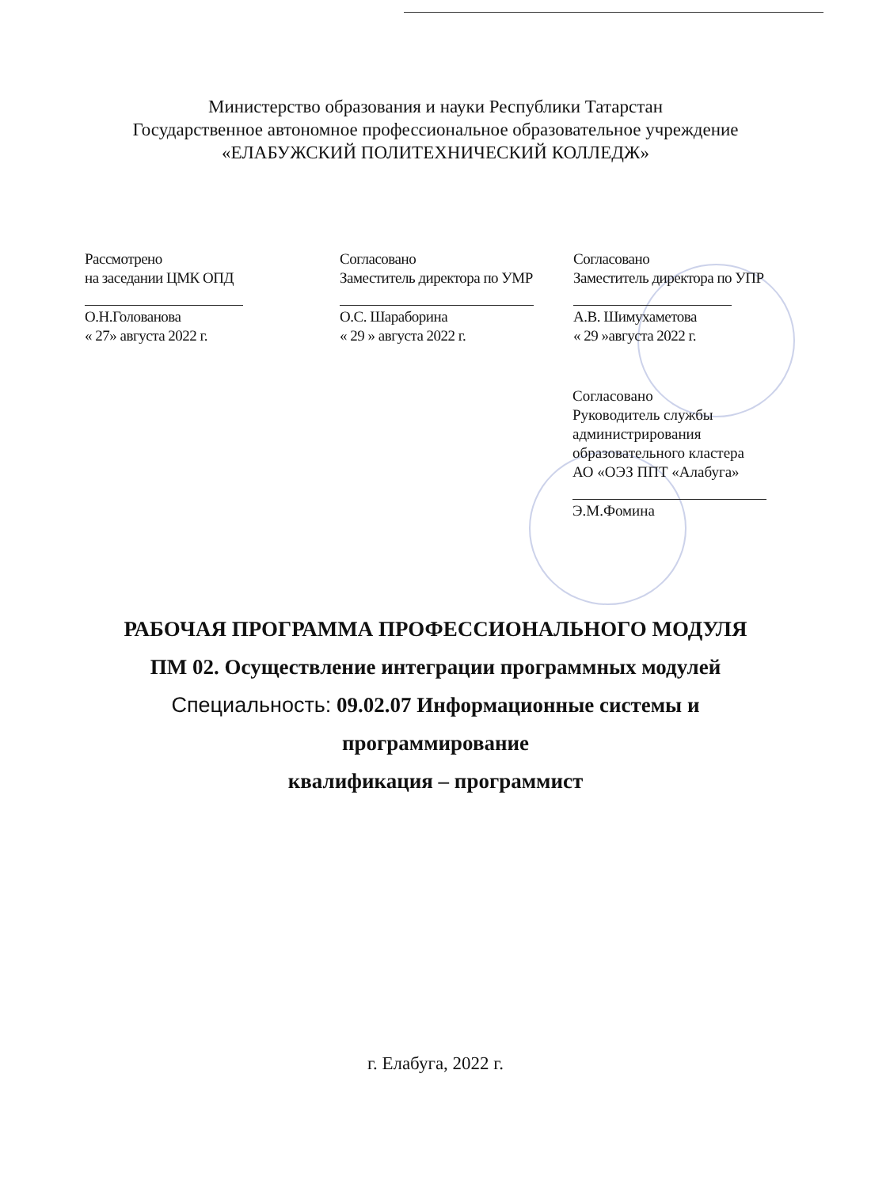Министерство образования и науки Республики Татарстан
Государственное автономное профессиональное образовательное учреждение
«ЕЛАБУЖСКИЙ ПОЛИТЕХНИЧЕСКИЙ КОЛЛЕДЖ»
Рассмотрено
на заседании ЦМК ОПД
О.Н.Голованова
« 27» августа 2022 г.
Согласовано
Заместитель директора по УМР
О.С. Шараборина
« 29 » августа 2022 г.
Согласовано
Заместитель директора по УПР
А.В. Шимухаметова
« 29 »августа 2022 г.
Согласовано
Руководитель службы
администрирования
образовательного кластера
АО «ОЭЗ ППТ «Алабуга»
Э.М.Фомина
РАБОЧАЯ ПРОГРАММА ПРОФЕССИОНАЛЬНОГО МОДУЛЯ
ПМ 02. Осуществление интеграции программных модулей
Специальность: 09.02.07 Информационные системы и
программирование
квалификация – программист
г. Елабуга, 2022 г.